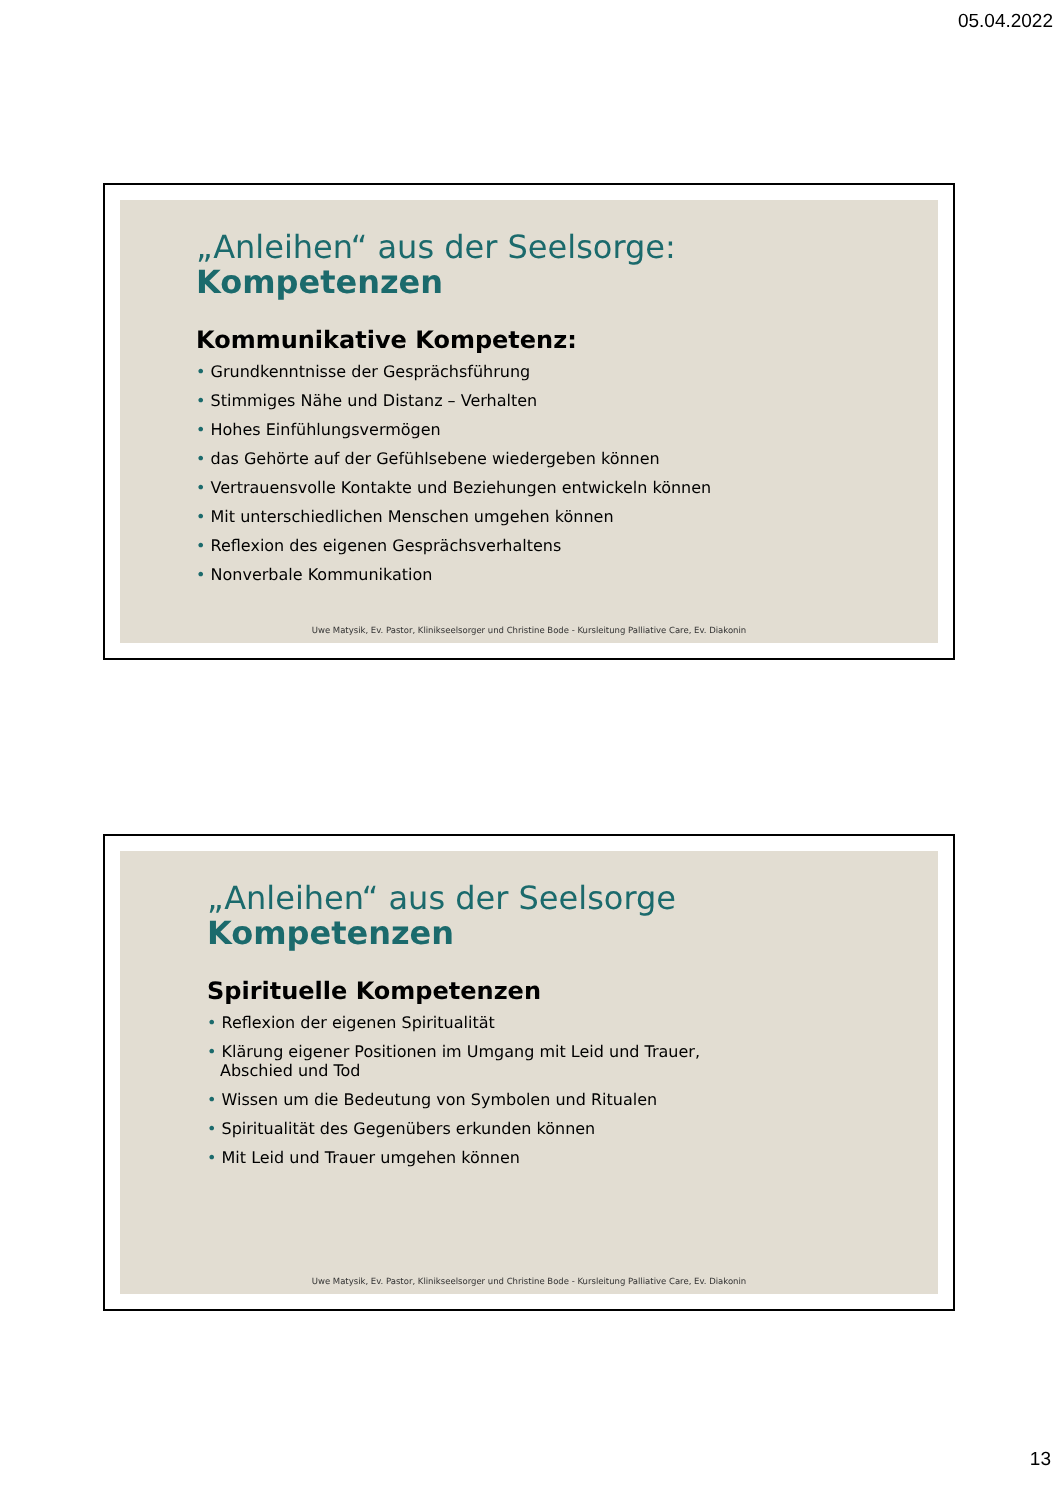05.04.2022
„Anleihen“ aus der Seelsorge:
Kompetenzen
Kommunikative Kompetenz:
• Grundkenntnisse der Gesprächsführung
• Stimmiges Nähe und Distanz – Verhalten
• Hohes Einfühlungsvermögen
• das Gehörte auf der Gefühlsebene wiedergeben können
• Vertrauensvolle Kontakte und Beziehungen entwickeln können
• Mit unterschiedlichen Menschen umgehen können
• Reflexion des eigenen Gesprächsverhaltens
• Nonverbale Kommunikation
Uwe Matysik, Ev. Pastor, Klinikseelsorger und Christine Bode - Kursleitung Palliative Care, Ev. Diakonin
„Anleihen“ aus der Seelsorge
Kompetenzen
Spirituelle Kompetenzen
• Reflexion der eigenen Spiritualität
• Klärung eigener Positionen im Umgang mit Leid und Trauer,
Abschied und Tod
• Wissen um die Bedeutung von Symbolen und Ritualen
• Spiritualität des Gegenübers erkunden können
• Mit Leid und Trauer umgehen können
Uwe Matysik, Ev. Pastor, Klinikseelsorger und Christine Bode - Kursleitung Palliative Care, Ev. Diakonin
13